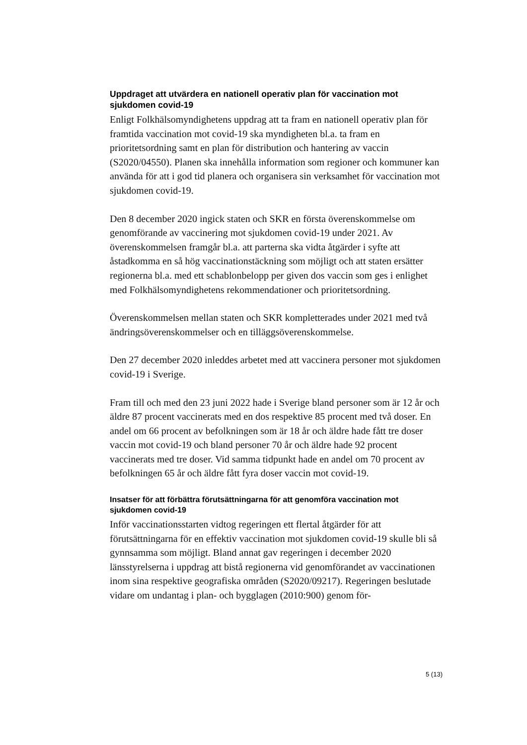Uppdraget att utvärdera en nationell operativ plan för vaccination mot sjukdomen covid-19
Enligt Folkhälsomyndighetens uppdrag att ta fram en nationell operativ plan för framtida vaccination mot covid-19 ska myndigheten bl.a. ta fram en prioritetsordning samt en plan för distribution och hantering av vaccin (S2020/04550). Planen ska innehålla information som regioner och kommuner kan använda för att i god tid planera och organisera sin verksamhet för vaccination mot sjukdomen covid-19.
Den 8 december 2020 ingick staten och SKR en första överenskommelse om genomförande av vaccinering mot sjukdomen covid-19 under 2021. Av överenskommelsen framgår bl.a. att parterna ska vidta åtgärder i syfte att åstadkomma en så hög vaccinationstäckning som möjligt och att staten ersätter regionerna bl.a. med ett schablonbelopp per given dos vaccin som ges i enlighet med Folkhälsomyndighetens rekommendationer och prioritetsordning.
Överenskommelsen mellan staten och SKR kompletterades under 2021 med två ändringsöverenskommelser och en tilläggsöverenskommelse.
Den 27 december 2020 inleddes arbetet med att vaccinera personer mot sjukdomen covid-19 i Sverige.
Fram till och med den 23 juni 2022 hade i Sverige bland personer som är 12 år och äldre 87 procent vaccinerats med en dos respektive 85 procent med två doser. En andel om 66 procent av befolkningen som är 18 år och äldre hade fått tre doser vaccin mot covid-19 och bland personer 70 år och äldre hade 92 procent vaccinerats med tre doser. Vid samma tidpunkt hade en andel om 70 procent av befolkningen 65 år och äldre fått fyra doser vaccin mot covid-19.
Insatser för att förbättra förutsättningarna för att genomföra vaccination mot sjukdomen covid-19
Inför vaccinationsstarten vidtog regeringen ett flertal åtgärder för att förutsättningarna för en effektiv vaccination mot sjukdomen covid-19 skulle bli så gynnsamma som möjligt. Bland annat gav regeringen i december 2020 länsstyrelserna i uppdrag att bistå regionerna vid genomförandet av vaccinationen inom sina respektive geografiska områden (S2020/09217). Regeringen beslutade vidare om undantag i plan- och bygglagen (2010:900) genom för-
5 (13)